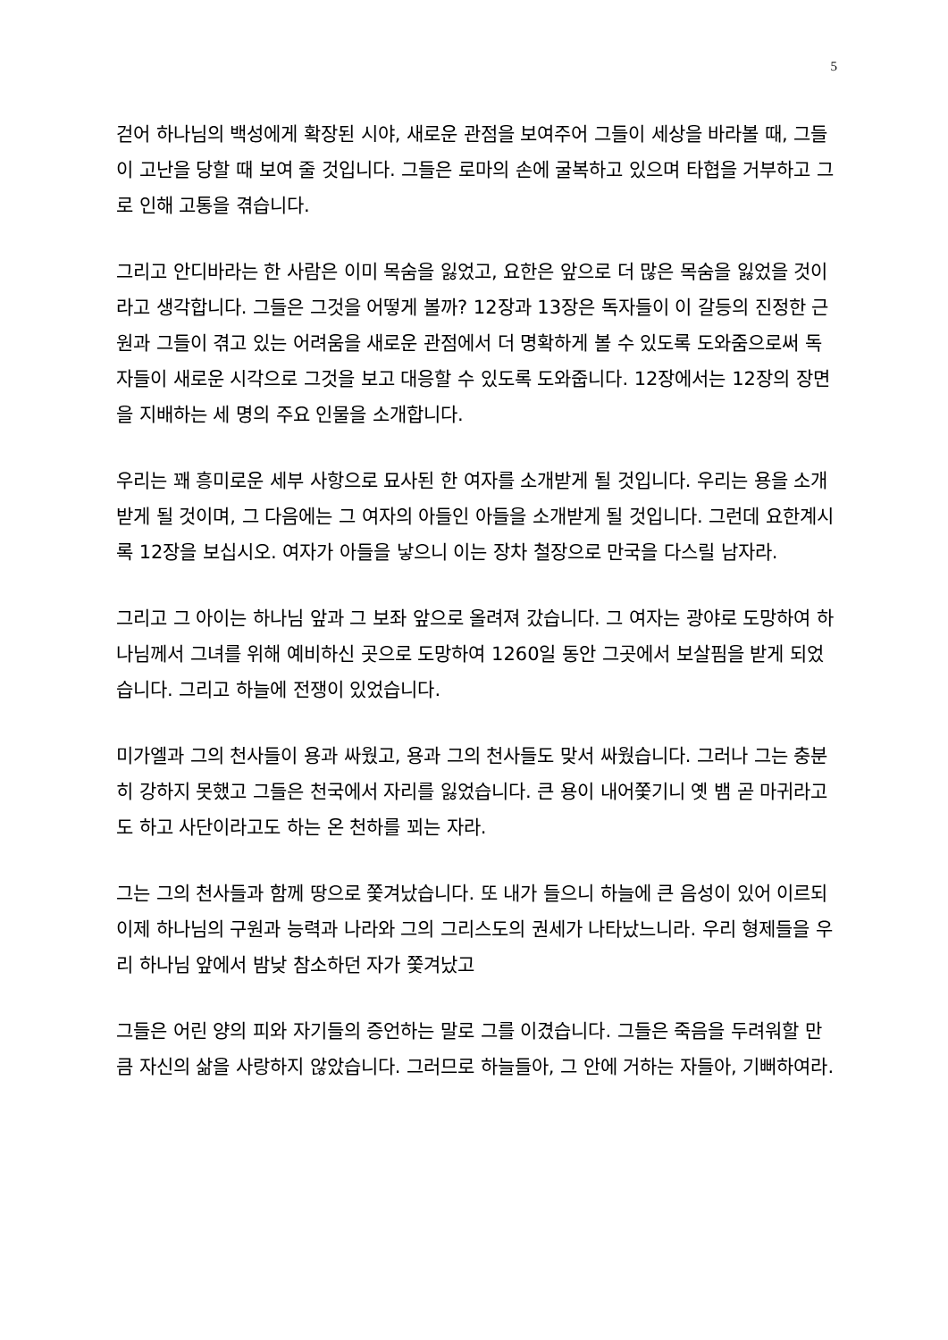5
걷어 하나님의 백성에게 확장된 시야, 새로운 관점을 보여주어 그들이 세상을 바라볼 때, 그들이 고난을 당할 때 보여 줄 것입니다. 그들은 로마의 손에 굴복하고 있으며 타협을 거부하고 그로 인해 고통을 겪습니다.
그리고 안디바라는 한 사람은 이미 목숨을 잃었고, 요한은 앞으로 더 많은 목숨을 잃었을 것이라고 생각합니다. 그들은 그것을 어떻게 볼까? 12장과 13장은 독자들이 이 갈등의 진정한 근원과 그들이 겪고 있는 어려움을 새로운 관점에서 더 명확하게 볼 수 있도록 도와줌으로써 독자들이 새로운 시각으로 그것을 보고 대응할 수 있도록 도와줍니다. 12장에서는 12장의 장면을 지배하는 세 명의 주요 인물을 소개합니다.
우리는 꽤 흥미로운 세부 사항으로 묘사된 한 여자를 소개받게 될 것입니다. 우리는 용을 소개받게 될 것이며, 그 다음에는 그 여자의 아들인 아들을 소개받게 될 것입니다. 그런데 요한계시록 12장을 보십시오. 여자가 아들을 낳으니 이는 장차 철장으로 만국을 다스릴 남자라.
그리고 그 아이는 하나님 앞과 그 보좌 앞으로 올려져 갔습니다. 그 여자는 광야로 도망하여 하나님께서 그녀를 위해 예비하신 곳으로 도망하여 1260일 동안 그곳에서 보살핌을 받게 되었습니다. 그리고 하늘에 전쟁이 있었습니다.
미가엘과 그의 천사들이 용과 싸웠고, 용과 그의 천사들도 맞서 싸웠습니다. 그러나 그는 충분히 강하지 못했고 그들은 천국에서 자리를 잃었습니다. 큰 용이 내어쫓기니 옛 뱀 곧 마귀라고도 하고 사단이라고도 하는 온 천하를 꾀는 자라.
그는 그의 천사들과 함께 땅으로 쫓겨났습니다. 또 내가 들으니 하늘에 큰 음성이 있어 이르되 이제 하나님의 구원과 능력과 나라와 그의 그리스도의 권세가 나타났느니라. 우리 형제들을 우리 하나님 앞에서 밤낮 참소하던 자가 쫓겨났고
그들은 어린 양의 피와 자기들의 증언하는 말로 그를 이겼습니다. 그들은 죽음을 두려워할 만큼 자신의 삶을 사랑하지 않았습니다. 그러므로 하늘들아, 그 안에 거하는 자들아, 기뻐하여라.